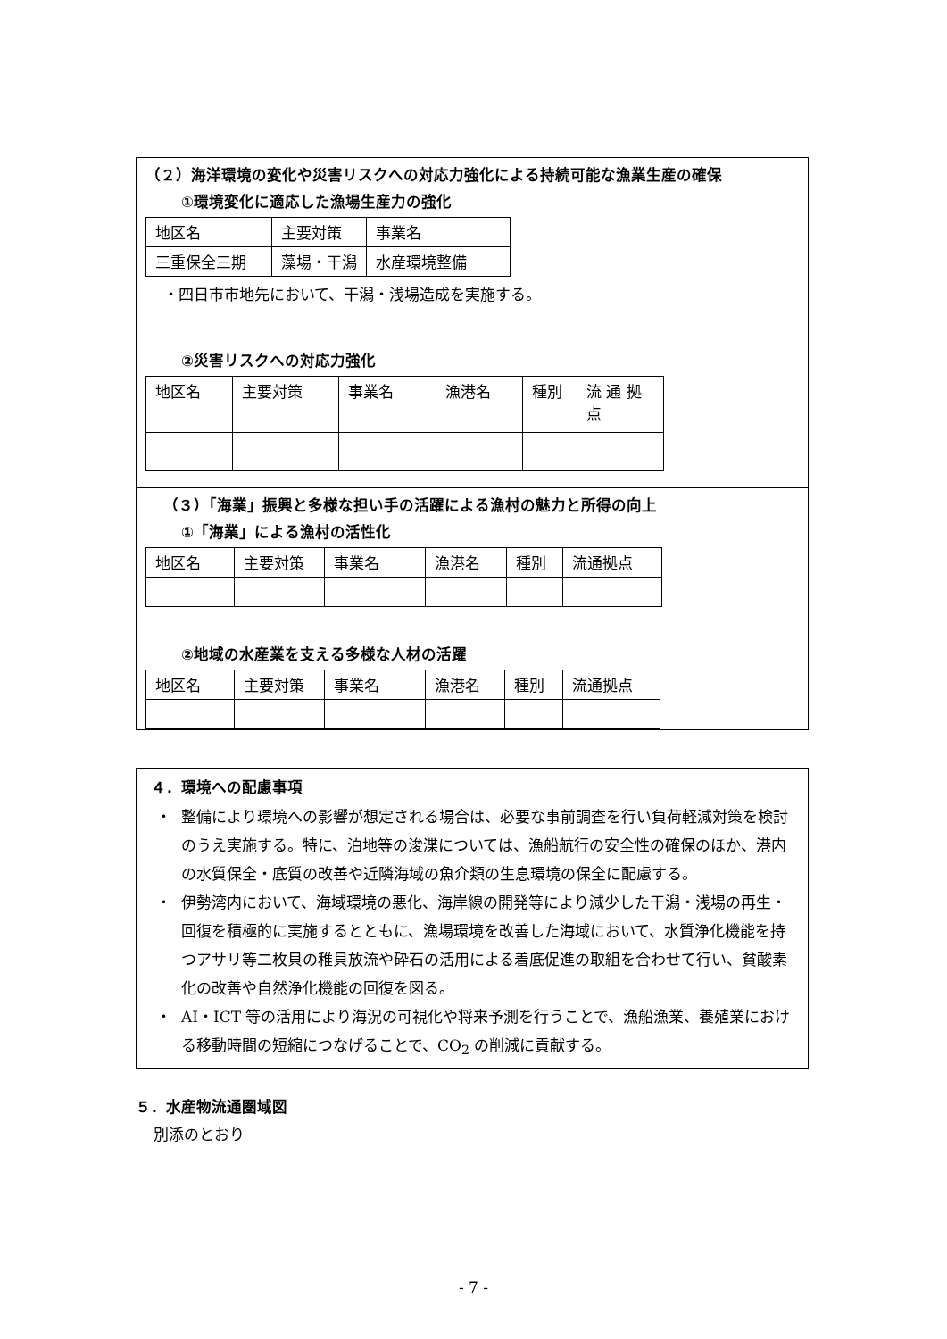（２）海洋環境の変化や災害リスクへの対応力強化による持続可能な漁業生産の確保
①環境変化に適応した漁場生産力の強化
| 地区名 | 主要対策 | 事業名 |
| 三重保全三期 | 藻場・干潟 | 水産環境整備 |
・四日市市地先において、干潟・浅場造成を実施する。
②災害リスクへの対応力強化
| 地区名 | 主要対策 | 事業名 | 漁港名 | 種別 | 流 通 拠点 |
（３）「海業」振興と多様な担い手の活躍による漁村の魅力と所得の向上
①「海業」による漁村の活性化
| 地区名 | 主要対策 | 事業名 | 漁港名 | 種別 | 流通拠点 |
②地域の水産業を支える多様な人材の活躍
| 地区名 | 主要対策 | 事業名 | 漁港名 | 種別 | 流通拠点 |
４．環境への配慮事項
・ 整備により環境への影響が想定される場合は、必要な事前調査を行い負荷軽減対策を検討のうえ実施する。特に、泊地等の浚渫については、漁船航行の安全性の確保のほか、港内の水質保全・底質の改善や近隣海域の魚介類の生息環境の保全に配慮する。
・ 伊勢湾内において、海域環境の悪化、海岸線の開発等により減少した干潟・浅場の再生・回復を積極的に実施するとともに、漁場環境を改善した海域において、水質浄化機能を持つアサリ等二枚貝の稚貝放流や砕石の活用による着底促進の取組を合わせて行い、貧酸素化の改善や自然浄化機能の回復を図る。
・ AI・ICT 等の活用により海況の可視化や将来予測を行うことで、漁船漁業、養殖業における移動時間の短縮につなげることで、CO<sub>2</sub> の削減に貢献する。
５．水産物流通圏域図
別添のとおり
- 7 -